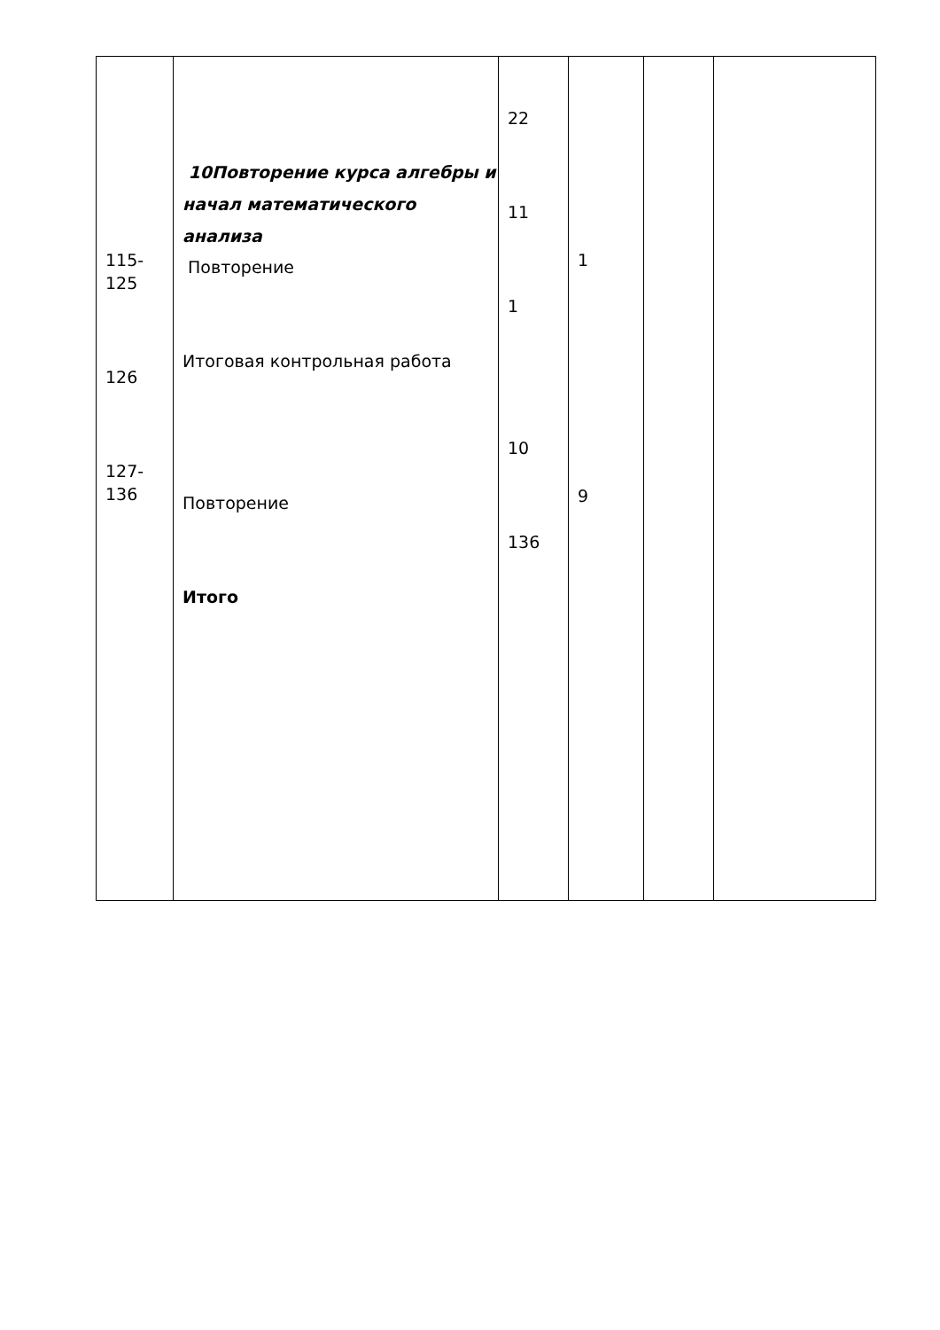| 115- 125 126 127- 136 | 10Повторение курса алгебры и начал математического анализа Повторение Итоговая контрольная работа Повторение Итого | 22 11 1 10 136 | 1 9 | | |